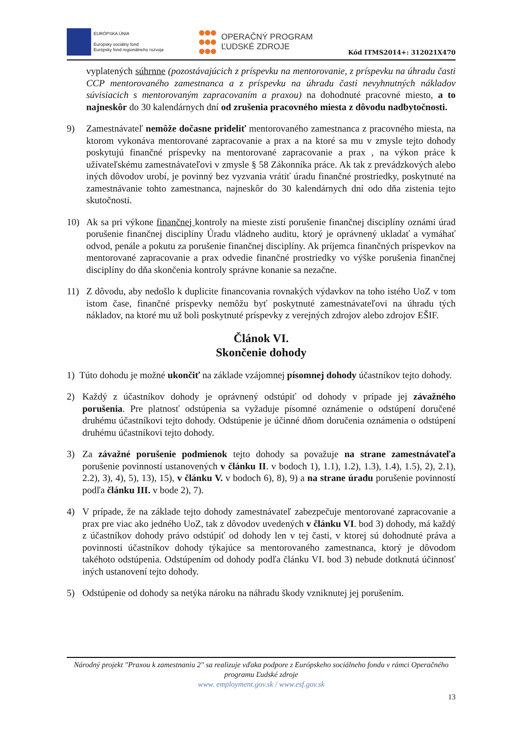EURÓPSKA ÚNIA
Európsky sociálny fond
Európsky fond regionálneho rozvoja
OPERAČNÝ PROGRAM
ĽUDSKÉ ZDROJE
Kód ITMS2014+: 312021X470
vyplatených súhrnne (pozostávajúcich z príspevku na mentorovanie, z príspevku na úhradu časti CCP mentorovaného zamestnanca a z príspevku na úhradu časti nevyhnutných nákladov súvisiacich s mentorovaným zapracovaním a praxou) na dohodnuté pracovné miesto, a to najneskôr do 30 kalendárnych dní od zrušenia pracovného miesta z dôvodu nadbytočnosti.
9) Zamestnávateľ nemôže dočasne prideliť mentorovaného zamestnanca z pracovného miesta, na ktorom vykonáva mentorované zapracovanie a prax a na ktoré sa mu v zmysle tejto dohody poskytujú finančné príspevky na mentorované zapracovanie a prax , na výkon práce k užívateľskému zamestnávateľovi v zmysle § 58 Zákonníka práce. Ak tak z prevádzkových alebo iných dôvodov urobí, je povinný bez vyzvania vrátiť úradu finančné prostriedky, poskytnuté na zamestnávanie tohto zamestnanca, najneskôr do 30 kalendárnych dní odo dňa zistenia tejto skutočnosti.
10) Ak sa pri výkone finančnej kontroly na mieste zistí porušenie finančnej disciplíny oznámi úrad porušenie finančnej disciplíny Úradu vládneho auditu, ktorý je oprávnený ukladať a vymáhať odvod, penále a pokutu za porušenie finančnej disciplíny. Ak príjemca finančných príspevkov na mentorované zapracovanie a prax odvedie finančné prostriedky vo výške porušenia finančnej disciplíny do dňa skončenia kontroly správne konanie sa nezačne.
11) Z dôvodu, aby nedošlo k duplicite financovania rovnakých výdavkov na toho istého UoZ v tom istom čase, finančné príspevky nemôžu byť poskytnuté zamestnávateľovi na úhradu tých nákladov, na ktoré mu už boli poskytnuté príspevky z verejných zdrojov alebo zdrojov EŠIF.
Článok VI.
Skončenie dohody
1) Túto dohodu je možné ukončiť na základe vzájomnej písomnej dohody účastníkov tejto dohody.
2) Každý z účastníkov dohody je oprávnený odstúpiť od dohody v prípade jej závažného porušenia. Pre platnosť odstúpenia sa vyžaduje písomné oznámenie o odstúpení doručené druhému účastníkovi tejto dohody. Odstúpenie je účinné dňom doručenia oznámenia o odstúpení druhému účastníkovi tejto dohody.
3) Za závažné porušenie podmienok tejto dohody sa považuje na strane zamestnávateľa porušenie povinností ustanovených v článku II. v bodoch 1), 1.1), 1.2), 1.3), 1.4), 1.5), 2), 2.1), 2.2), 3), 4), 5), 13), 15), v článku V. v bodoch 6), 8), 9) a na strane úradu porušenie povinností podľa článku III. v bode 2), 7).
4) V prípade, že na základe tejto dohody zamestnávateľ zabezpečuje mentorované zapracovanie a prax pre viac ako jedného UoZ, tak z dôvodov uvedených v článku VI. bod 3) dohody, má každý z účastníkov dohody právo odstúpiť od dohody len v tej časti, v ktorej sú dohodnuté práva a povinnosti účastníkov dohody týkajúce sa mentorovaného zamestnanca, ktorý je dôvodom takéhoto odstúpenia. Odstúpením od dohody podľa článku VI. bod 3) nebude dotknutá účinnosť iných ustanovení tejto dohody.
5) Odstúpenie od dohody sa netýka nároku na náhradu škody vzniknutej jej porušením.
Národný projekt "Praxou k zamestnaniu 2" sa realizuje vďaka podpore z Európskeho sociálneho fondu v rámci Operačného programu Ľudské zdroje
www. employment.gov.sk / www.esf.gov.sk
13